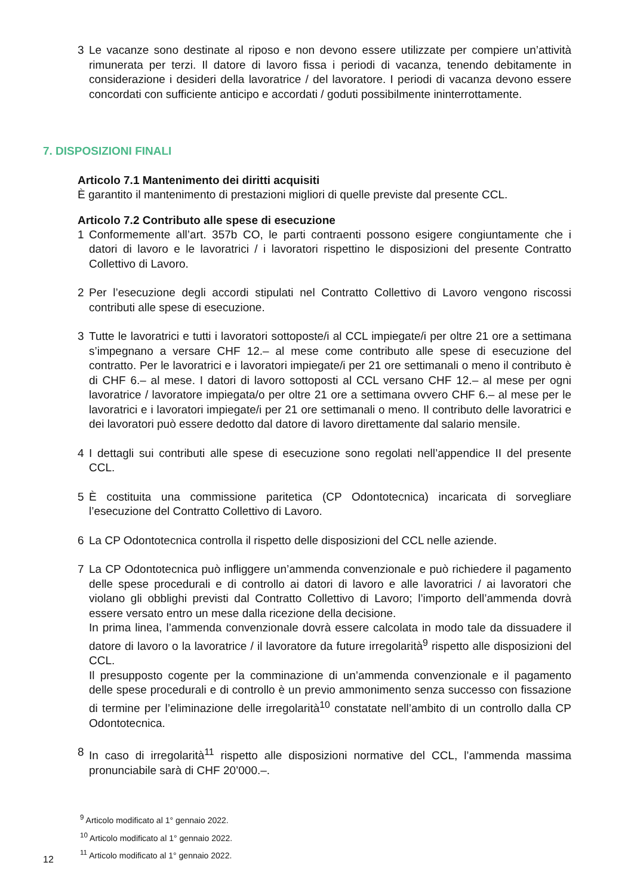3 Le vacanze sono destinate al riposo e non devono essere utilizzate per compiere un’attività rimunerata per terzi. Il datore di lavoro fissa i periodi di vacanza, tenendo debitamente in considerazione i desideri della lavoratrice / del lavoratore. I periodi di vacanza devono essere concordati con sufficiente anticipo e accordati / goduti possibilmente ininterrottamente.
7. DISPOSIZIONI FINALI
Articolo 7.1 Mantenimento dei diritti acquisiti
È garantito il mantenimento di prestazioni migliori di quelle previste dal presente CCL.
Articolo 7.2 Contributo alle spese di esecuzione
1 Conformemente all’art. 357b CO, le parti contraenti possono esigere congiuntamente che i datori di lavoro e le lavoratrici / i lavoratori rispettino le disposizioni del presente Contratto Collettivo di Lavoro.
2 Per l’esecuzione degli accordi stipulati nel Contratto Collettivo di Lavoro vengono riscossi contributi alle spese di esecuzione.
3 Tutte le lavoratrici e tutti i lavoratori sottoposte/i al CCL impiegate/i per oltre 21 ore a settimana s’impegnano a versare CHF 12.– al mese come contributo alle spese di esecuzione del contratto. Per le lavoratrici e i lavoratori impiegate/i per 21 ore settimanali o meno il contributo è di CHF 6.– al mese. I datori di lavoro sottoposti al CCL versano CHF 12.– al mese per ogni lavoratrice / lavoratore impiegata/o per oltre 21 ore a settimana ovvero CHF 6.– al mese per le lavoratrici e i lavoratori impiegate/i per 21 ore settimanali o meno. Il contributo delle lavoratrici e dei lavoratori può essere dedotto dal datore di lavoro direttamente dal salario mensile.
4 I dettagli sui contributi alle spese di esecuzione sono regolati nell’appendice II del presente CCL.
5 È costituita una commissione paritetica (CP Odontotecnica) incaricata di sorvegliare l’esecuzione del Contratto Collettivo di Lavoro.
6 La CP Odontotecnica controlla il rispetto delle disposizioni del CCL nelle aziende.
7 La CP Odontotecnica può infliggere un’ammenda convenzionale e può richiedere il pagamento delle spese procedurali e di controllo ai datori di lavoro e alle lavoratrici / ai lavoratori che violano gli obblighi previsti dal Contratto Collettivo di Lavoro; l’importo dell’ammenda dovrà essere versato entro un mese dalla ricezione della decisione.
In prima linea, l’ammenda convenzionale dovrà essere calcolata in modo tale da dissuadere il datore di lavoro o la lavoratrice / il lavoratore da future irregolarità<sup>9</sup> rispetto alle disposizioni del CCL.
Il presupposto cogente per la comminazione di un’ammenda convenzionale e il pagamento delle spese procedurali e di controllo è un previo ammonimento senza successo con fissazione di termine per l’eliminazione delle irregolarità<sup>10</sup> constatate nell’ambito di un controllo dalla CP Odontotecnica.
8 In caso di irregolarità<sup>11</sup> rispetto alle disposizioni normative del CCL, l’ammenda massima pronunciabile sarà di CHF 20’000.–.
<sup>9</sup> Articolo modificato al 1° gennaio 2022.
<sup>10</sup> Articolo modificato al 1° gennaio 2022.
<sup>11</sup> Articolo modificato al 1° gennaio 2022.
12